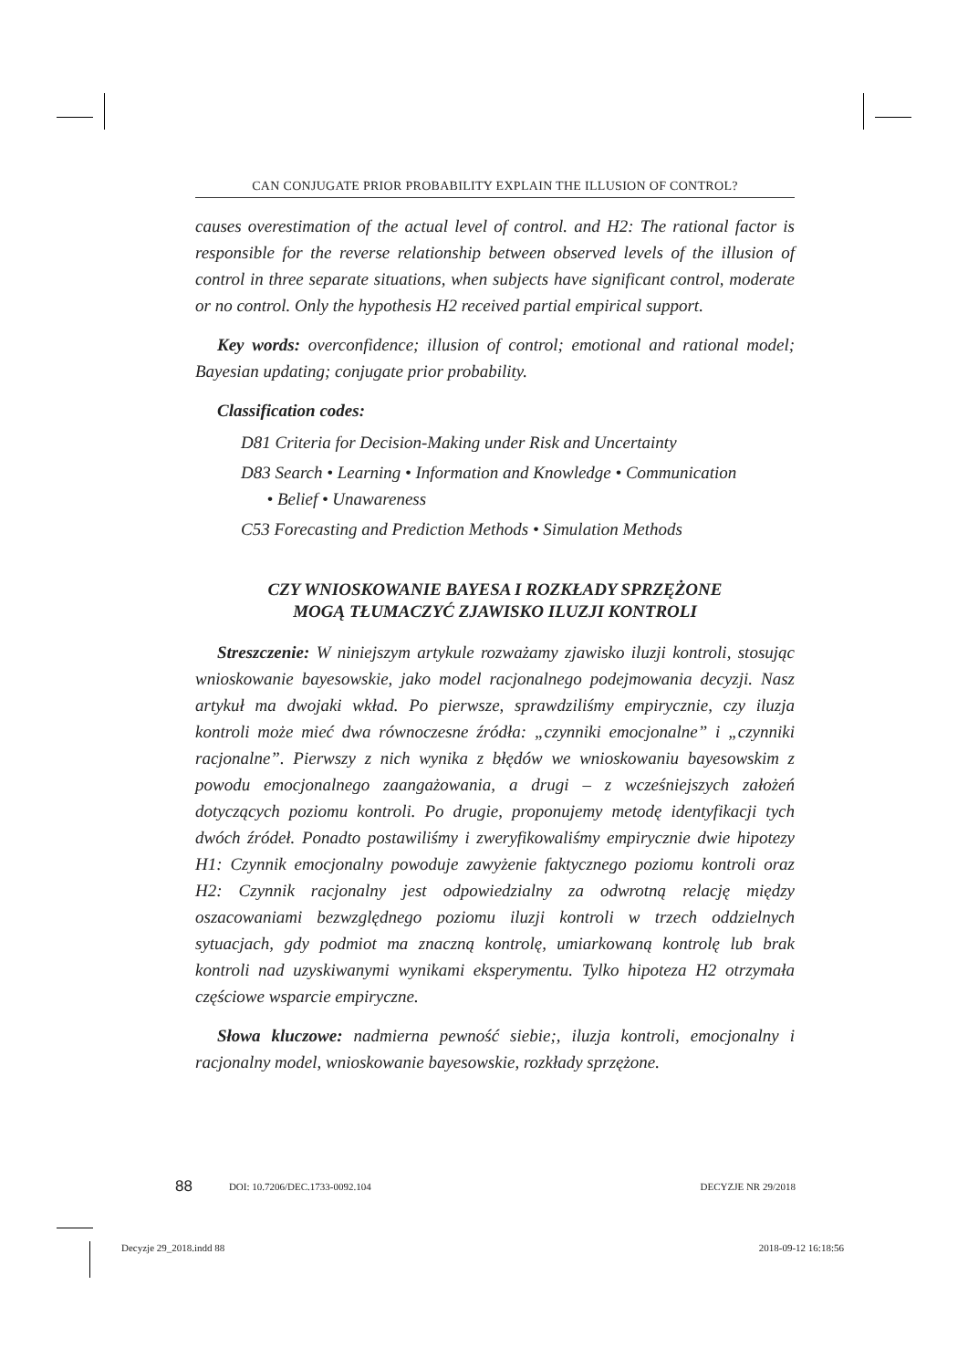CAN CONJUGATE PRIOR PROBABILITY EXPLAIN THE ILLUSION OF CONTROL?
causes overestimation of the actual level of control. and H2: The rational factor is responsible for the reverse relationship between observed levels of the illusion of control in three separate situations, when subjects have significant control, moderate or no control. Only the hypothesis H2 received partial empirical support.
Key words: overconfidence; illusion of control; emotional and rational model; Bayesian updating; conjugate prior probability.
Classification codes:
D81 Criteria for Decision-Making under Risk and Uncertainty
D83 Search • Learning • Information and Knowledge • Communication
• Belief • Unawareness
C53 Forecasting and Prediction Methods • Simulation Methods
CZY WNIOSKOWANIE BAYESA I ROZKŁADY SPRZĘŻONE
MOGĄ TŁUMACZYĆ ZJAWISKO ILUZJI KONTROLI
Streszczenie: W niniejszym artykule rozważamy zjawisko iluzji kontroli, stosując wnioskowanie bayesowskie, jako model racjonalnego podejmowania decyzji. Nasz artykuł ma dwojaki wkład. Po pierwsze, sprawdziliśmy empirycznie, czy iluzja kontroli może mieć dwa równoczesne źródła: „czynniki emocjonalne” i „czynniki racjonalne”. Pierwszy z nich wynika z błędów we wnioskowaniu bayesowskim z powodu emocjonalnego zaangażowania, a drugi – z wcześniejszych założeń dotyczących poziomu kontroli. Po drugie, proponujemy metodę identyfikacji tych dwóch źródeł. Ponadto postawiliśmy i zweryfikowaliśmy empirycznie dwie hipotezy H1: Czynnik emocjonalny powoduje zawyżenie faktycznego poziomu kontroli oraz H2: Czynnik racjonalny jest odpowiedzialny za odwrotną relację między oszacowaniami bezwzględnego poziomu iluzji kontroli w trzech oddzielnych sytuacjach, gdy podmiot ma znaczną kontrolę, umiarkowaną kontrolę lub brak kontroli nad uzyskiwanymi wynikami eksperymentu. Tylko hipoteza H2 otrzymała częściowe wsparcie empiryczne.
Słowa kluczowe: nadmierna pewność siebie;, iluzja kontroli, emocjonalny i racjonalny model, wnioskowanie bayesowskie, rozkłady sprzężone.
88 DOI: 10.7206/DEC.1733-0092.104 DECYZJE NR 29/2018
Decyzje 29_2018.indd 88 2018-09-12 16:18:56